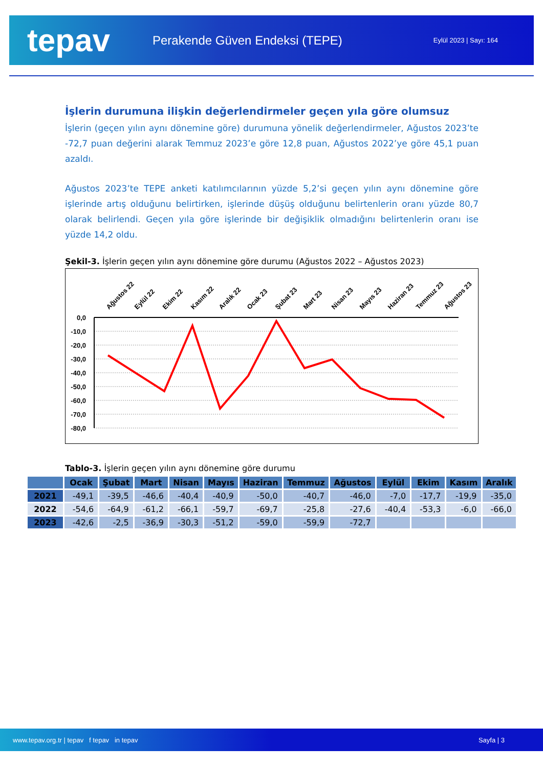tepav
Perakende Güven Endeksi (TEPE)
Eylül 2023 | Sayı: 164
İşlerin durumuna ilişkin değerlendirmeler geçen yıla göre olumsuz
İşlerin (geçen yılın aynı dönemine göre) durumuna yönelik değerlendirmeler, Ağustos 2023’te -72,7 puan değerini alarak Temmuz 2023’e göre 12,8 puan, Ağustos 2022’ye göre 45,1 puan azaldı.
Ağustos 2023’te TEPE anketi katılımcılarının yüzde 5,2’si geçen yılın aynı dönemine göre işlerinde artış olduğunu belirtirken, işlerinde düşüş olduğunu belirtenlerin oranı yüzde 80,7 olarak belirlendi. Geçen yıla göre işlerinde bir değişiklik olmadığını belirtenlerin oranı ise yüzde 14,2 oldu.
Şekil-3. İşlerin geçen yılın aynı dönemine göre durumu (Ağustos 2022 – Ağustos 2023)
0,0
-10,0
-20,0
-30,0
-40,0
-50,0
-60,0
-70,0
-80,0
Ağustos 22
Eylül 22
Ekim 22
Kasım 22
Aralık 22
Ocak 23
Şubat 23
Mart 23
Nisan 23
Mayıs 23
Haziran 23
Temmuz 23
Ağustos 23
Tablo-3. İşlerin geçen yılın aynı dönemine göre durumu
| | Ocak | Şubat | Mart | Nisan | Mayıs | Haziran | Temmuz | Ağustos | Eylül | Ekim | Kasım | Aralık |
| --- | --- | --- | --- | --- | --- | --- | --- | --- | --- | --- | --- | --- |
| 2021 | -49,1 | -39,5 | -46,6 | -40,4 | -40,9 | -50,0 | -40,7 | -46,0 | -7,0 | -17,7 | -19,9 | -35,0 |
| 2022 | -54,6 | -64,9 | -61,2 | -66,1 | -59,7 | -69,7 | -25,8 | -27,6 | -40,4 | -53,3 | -6,0 | -66,0 |
| 2023 | -42,6 | -2,5 | -36,9 | -30,3 | -51,2 | -59,0 | -59,9 | -72,7 | | | | |
www.tepav.org.tr | tepav f tepav in tepav Sayfa | 3